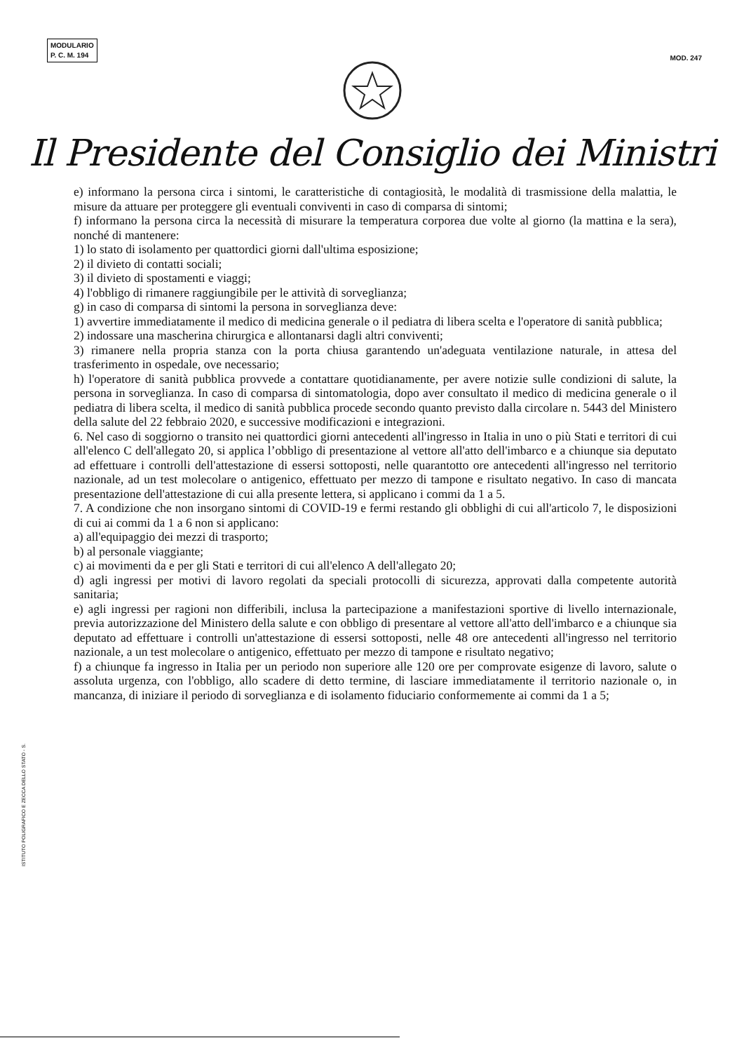MODULARIO
P. C. M. 194
MOD. 247
Il Presidente del Consiglio dei Ministri
e) informano la persona circa i sintomi, le caratteristiche di contagiosità, le modalità di trasmissione della malattia, le misure da attuare per proteggere gli eventuali conviventi in caso di comparsa di sintomi;
f) informano la persona circa la necessità di misurare la temperatura corporea due volte al giorno (la mattina e la sera), nonché di mantenere:
1) lo stato di isolamento per quattordici giorni dall'ultima esposizione;
2) il divieto di contatti sociali;
3) il divieto di spostamenti e viaggi;
4) l'obbligo di rimanere raggiungibile per le attività di sorveglianza;
g) in caso di comparsa di sintomi la persona in sorveglianza deve:
1) avvertire immediatamente il medico di medicina generale o il pediatra di libera scelta e l'operatore di sanità pubblica;
2) indossare una mascherina chirurgica e allontanarsi dagli altri conviventi;
3) rimanere nella propria stanza con la porta chiusa garantendo un'adeguata ventilazione naturale, in attesa del trasferimento in ospedale, ove necessario;
h) l'operatore di sanità pubblica provvede a contattare quotidianamente, per avere notizie sulle condizioni di salute, la persona in sorveglianza. In caso di comparsa di sintomatologia, dopo aver consultato il medico di medicina generale o il pediatra di libera scelta, il medico di sanità pubblica procede secondo quanto previsto dalla circolare n. 5443 del Ministero della salute del 22 febbraio 2020, e successive modificazioni e integrazioni.
6. Nel caso di soggiorno o transito nei quattordici giorni antecedenti all'ingresso in Italia in uno o più Stati e territori di cui all'elenco C dell'allegato 20, si applica l’obbligo di presentazione al vettore all'atto dell'imbarco e a chiunque sia deputato ad effettuare i controlli dell'attestazione di essersi sottoposti, nelle quarantotto ore antecedenti all'ingresso nel territorio nazionale, ad un test molecolare o antigenico, effettuato per mezzo di tampone e risultato negativo. In caso di mancata presentazione dell'attestazione di cui alla presente lettera, si applicano i commi da 1 a 5.
7. A condizione che non insorgano sintomi di COVID-19 e fermi restando gli obblighi di cui all'articolo 7, le disposizioni di cui ai commi da 1 a 6 non si applicano:
a) all'equipaggio dei mezzi di trasporto;
b) al personale viaggiante;
c) ai movimenti da e per gli Stati e territori di cui all'elenco A dell'allegato 20;
d) agli ingressi per motivi di lavoro regolati da speciali protocolli di sicurezza, approvati dalla competente autorità sanitaria;
e) agli ingressi per ragioni non differibili, inclusa la partecipazione a manifestazioni sportive di livello internazionale, previa autorizzazione del Ministero della salute e con obbligo di presentare al vettore all'atto dell'imbarco e a chiunque sia deputato ad effettuare i controlli un'attestazione di essersi sottoposti, nelle 48 ore antecedenti all'ingresso nel territorio nazionale, a un test molecolare o antigenico, effettuato per mezzo di tampone e risultato negativo;
f) a chiunque fa ingresso in Italia per un periodo non superiore alle 120 ore per comprovate esigenze di lavoro, salute o assoluta urgenza, con l'obbligo, allo scadere di detto termine, di lasciare immediatamente il territorio nazionale o, in mancanza, di iniziare il periodo di sorveglianza e di isolamento fiduciario conformemente ai commi da 1 a 5;
ISTITUTO POLIGRAFICO E ZECCA DELLO STATO - S.